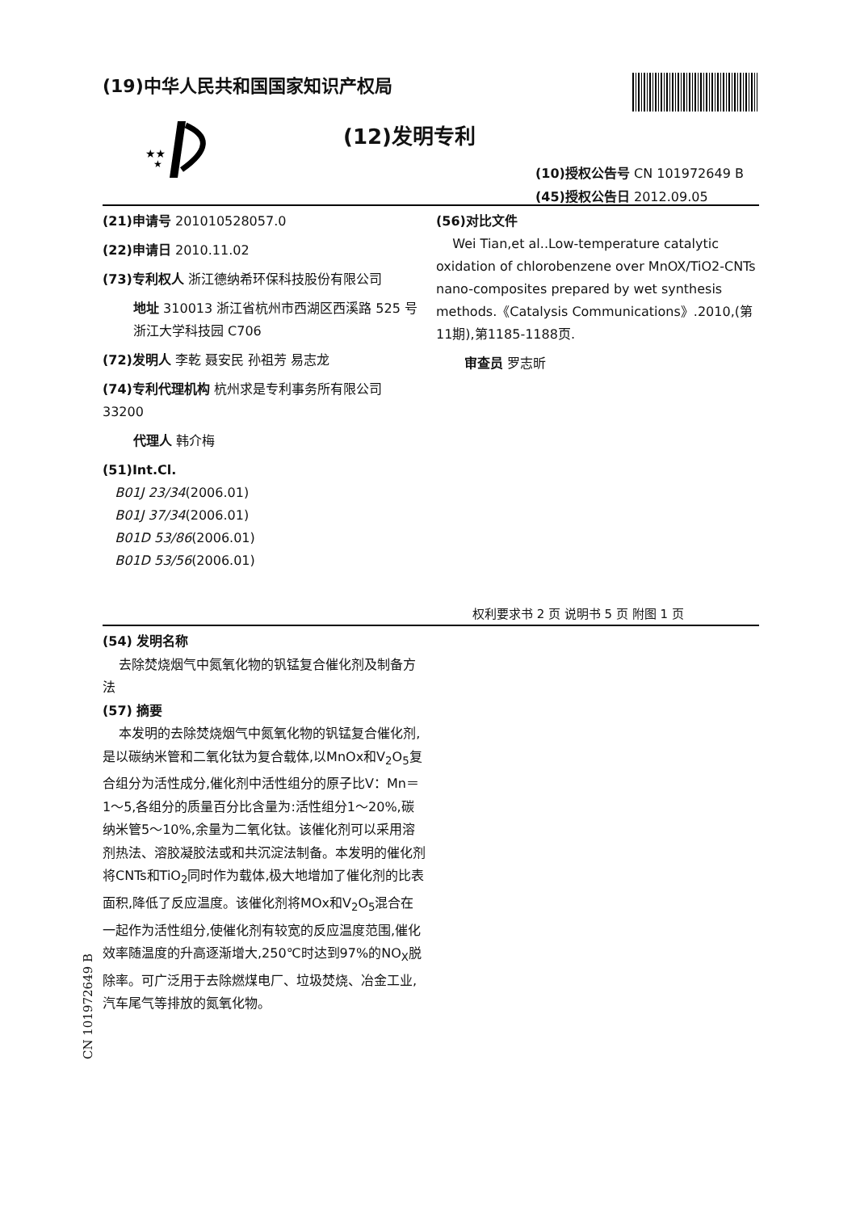(19)中华人民共和国国家知识产权局
★★
★
(12)发明专利
(10)授权公告号 CN 101972649 B
(45)授权公告日 2012.09.05
(21)申请号 201010528057.0
(22)申请日 2010.11.02
(73)专利权人 浙江德纳希环保科技股份有限公司
地址 310013 浙江省杭州市西湖区西溪路 525 号浙江大学科技园 C706
(72)发明人 李乾 聂安民 孙祖芳 易志龙
(74)专利代理机构 杭州求是专利事务所有限公司 33200
代理人 韩介梅
(51)Int.Cl.
B01J 23/34(2006.01)
B01J 37/34(2006.01)
B01D 53/86(2006.01)
B01D 53/56(2006.01)
(56)对比文件
Wei Tian,et al..Low-temperature catalytic oxidation of chlorobenzene over MnOX/TiO2-CNTs nano-composites prepared by wet synthesis methods.《Catalysis Communications》.2010,(第11期),第1185-1188页.
审查员 罗志昕
权利要求书 2 页 说明书 5 页 附图 1 页
(54) 发明名称
去除焚烧烟气中氮氧化物的钒锰复合催化剂及制备方法
(57) 摘要
本发明的去除焚烧烟气中氮氧化物的钒锰复合催化剂,是以碳纳米管和二氧化钛为复合载体,以MnOx和V<sub>2</sub>O<sub>5</sub>复合组分为活性成分,催化剂中活性组分的原子比V：Mn＝1～5,各组分的质量百分比含量为:活性组分1～20%,碳纳米管5～10%,余量为二氧化钛。该催化剂可以采用溶剂热法、溶胶凝胶法或和共沉淀法制备。本发明的催化剂将CNTs和TiO<sub>2</sub>同时作为载体,极大地增加了催化剂的比表面积,降低了反应温度。该催化剂将MOx和V<sub>2</sub>O<sub>5</sub>混合在一起作为活性组分,使催化剂有较宽的反应温度范围,催化效率随温度的升高逐渐增大,250℃时达到97%的NO<sub>X</sub>脱除率。可广泛用于去除燃煤电厂、垃圾焚烧、冶金工业,汽车尾气等排放的氮氧化物。
CN 101972649 B